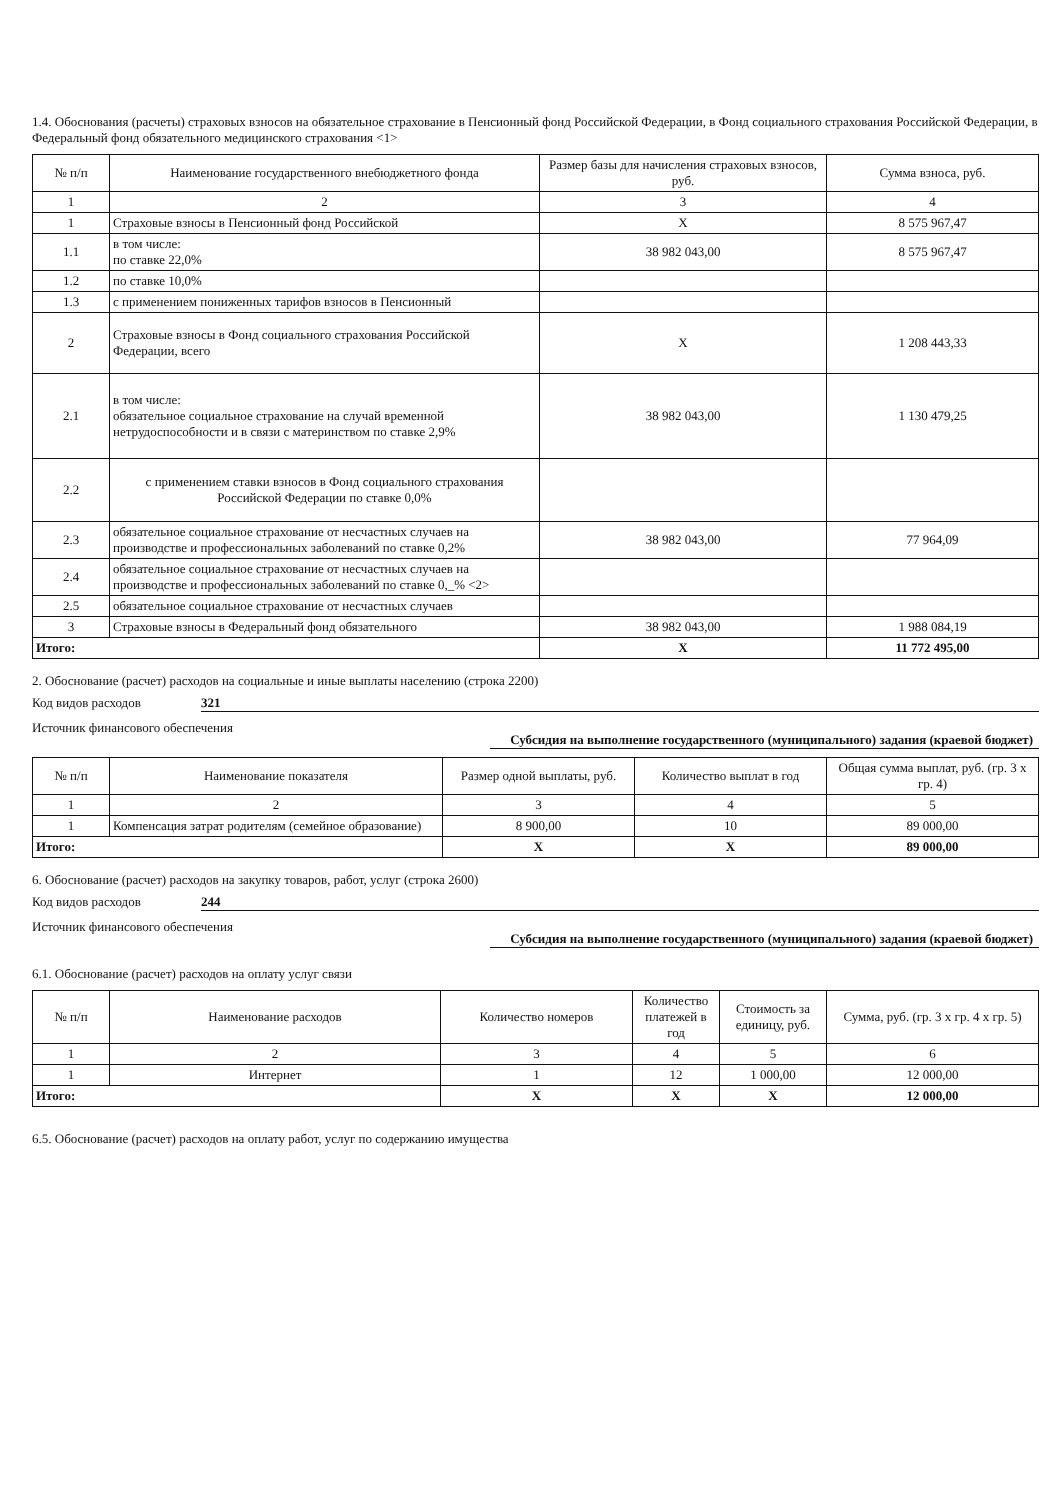1.4. Обоснования (расчеты) страховых взносов на обязательное страхование в Пенсионный фонд Российской Федерации, в Фонд социального страхования Российской Федерации, в Федеральный фонд обязательного медицинского страхования <1>
| № п/п | Наименование государственного внебюджетного фонда | Размер базы для начисления страховых взносов, руб. | Сумма взноса, руб. |
| --- | --- | --- | --- |
| 1 | 2 | 3 | 4 |
| 1 | Страховые взносы в Пенсионный фонд Российской | X | 8 575 967,47 |
| 1.1 | в том числе: по ставке 22,0% | 38 982 043,00 | 8 575 967,47 |
| 1.2 | по ставке 10,0% | | |
| 1.3 | с применением пониженных тарифов взносов в Пенсионный | | |
| 2 | Страховые взносы в Фонд социального страхования Российской Федерации, всего | X | 1 208 443,33 |
| 2.1 | в том числе: обязательное социальное страхование на случай временной нетрудоспособности и в связи с материнством по ставке 2,9% | 38 982 043,00 | 1 130 479,25 |
| 2.2 | с применением ставки взносов в Фонд социального страхования Российской Федерации по ставке 0,0% | | |
| 2.3 | обязательное социальное страхование от несчастных случаев на производстве и профессиональных заболеваний по ставке 0,2% | 38 982 043,00 | 77 964,09 |
| 2.4 | обязательное социальное страхование от несчастных случаев на производстве и профессиональных заболеваний по ставке 0,_% <2> | | |
| 2.5 | обязательное социальное страхование от несчастных случаев | | |
| 3 | Страховые взносы в Федеральный фонд обязательного | 38 982 043,00 | 1 988 084,19 |
| Итого: | | X | 11 772 495,00 |
2. Обоснование (расчет) расходов на социальные и иные выплаты населению (строка 2200)
Код видов расходов 321
Источник финансового обеспечения Субсидия на выполнение государственного (муниципального) задания (краевой бюджет)
| № п/п | Наименование показателя | Размер одной выплаты, руб. | Количество выплат в год | Общая сумма выплат, руб. (гр. 3 x гр. 4) |
| --- | --- | --- | --- | --- |
| 1 | 2 | 3 | 4 | 5 |
| 1 | Компенсация затрат родителям (семейное образование) | 8 900,00 | 10 | 89 000,00 |
| Итого: | | X | X | 89 000,00 |
6. Обоснование (расчет) расходов на закупку товаров, работ, услуг (строка 2600)
Код видов расходов 244
Источник финансового обеспечения Субсидия на выполнение государственного (муниципального) задания (краевой бюджет)
6.1. Обоснование (расчет) расходов на оплату услуг связи
| № п/п | Наименование расходов | Количество номеров | Количество платежей в год | Стоимость за единицу, руб. | Сумма, руб. (гр. 3 x гр. 4 x гр. 5) |
| --- | --- | --- | --- | --- | --- |
| 1 | 2 | 3 | 4 | 5 | 6 |
| 1 | Интернет | 1 | 12 | 1 000,00 | 12 000,00 |
| Итого: | | X | X | X | 12 000,00 |
6.5. Обоснование (расчет) расходов на оплату работ, услуг по содержанию имущества